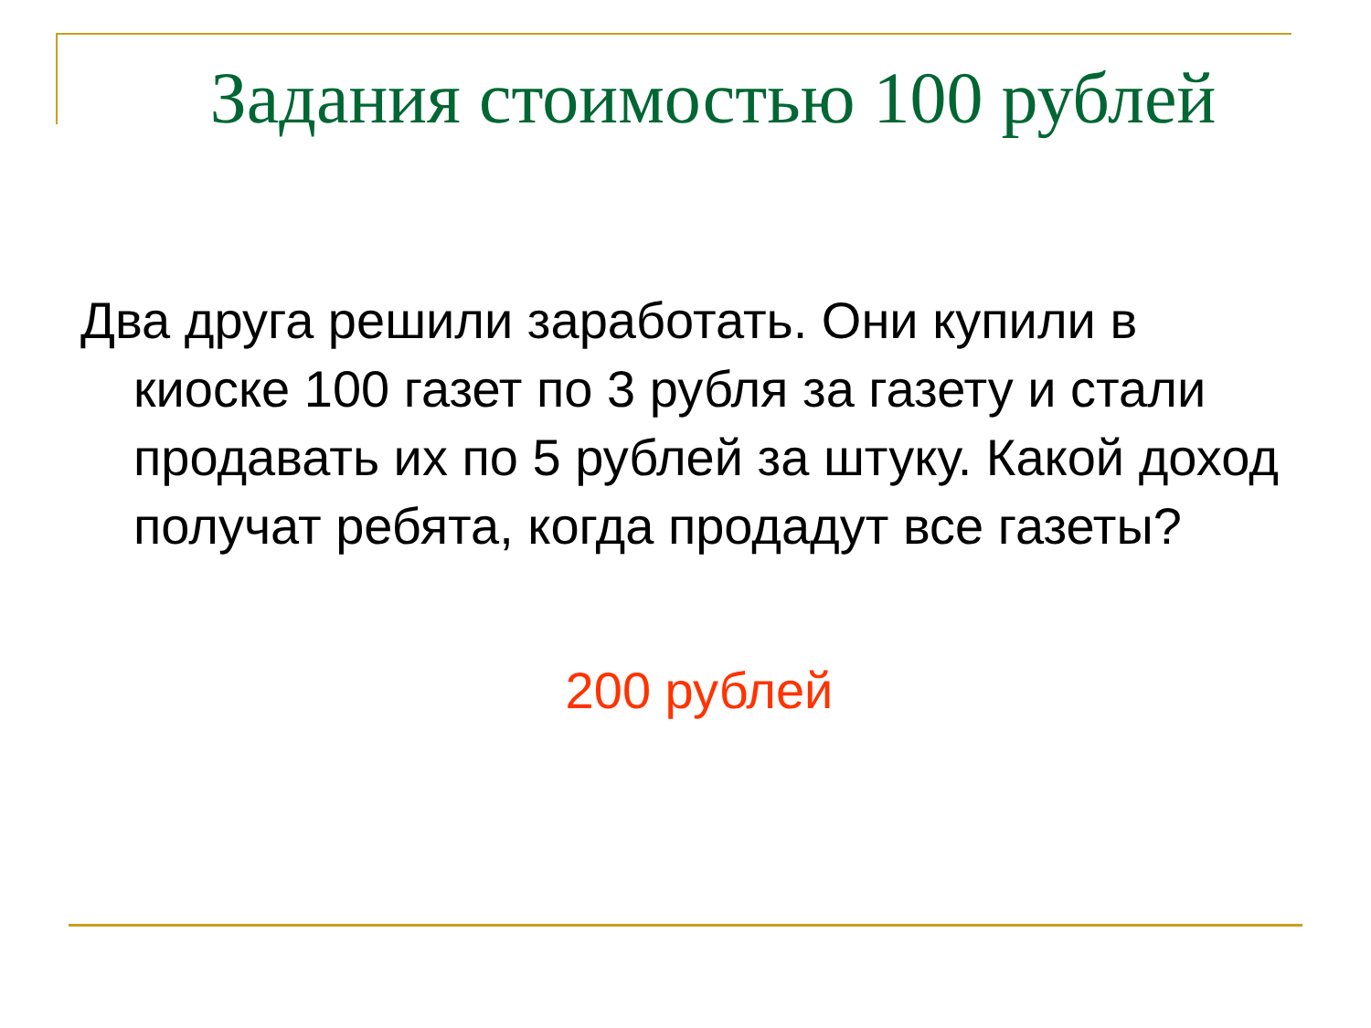Задания стоимостью 100 рублей
Два друга решили заработать. Они купили в киоске 100 газет по 3 рубля за газету и стали продавать их по 5 рублей за штуку. Какой доход получат ребята, когда продадут все газеты?
200 рублей